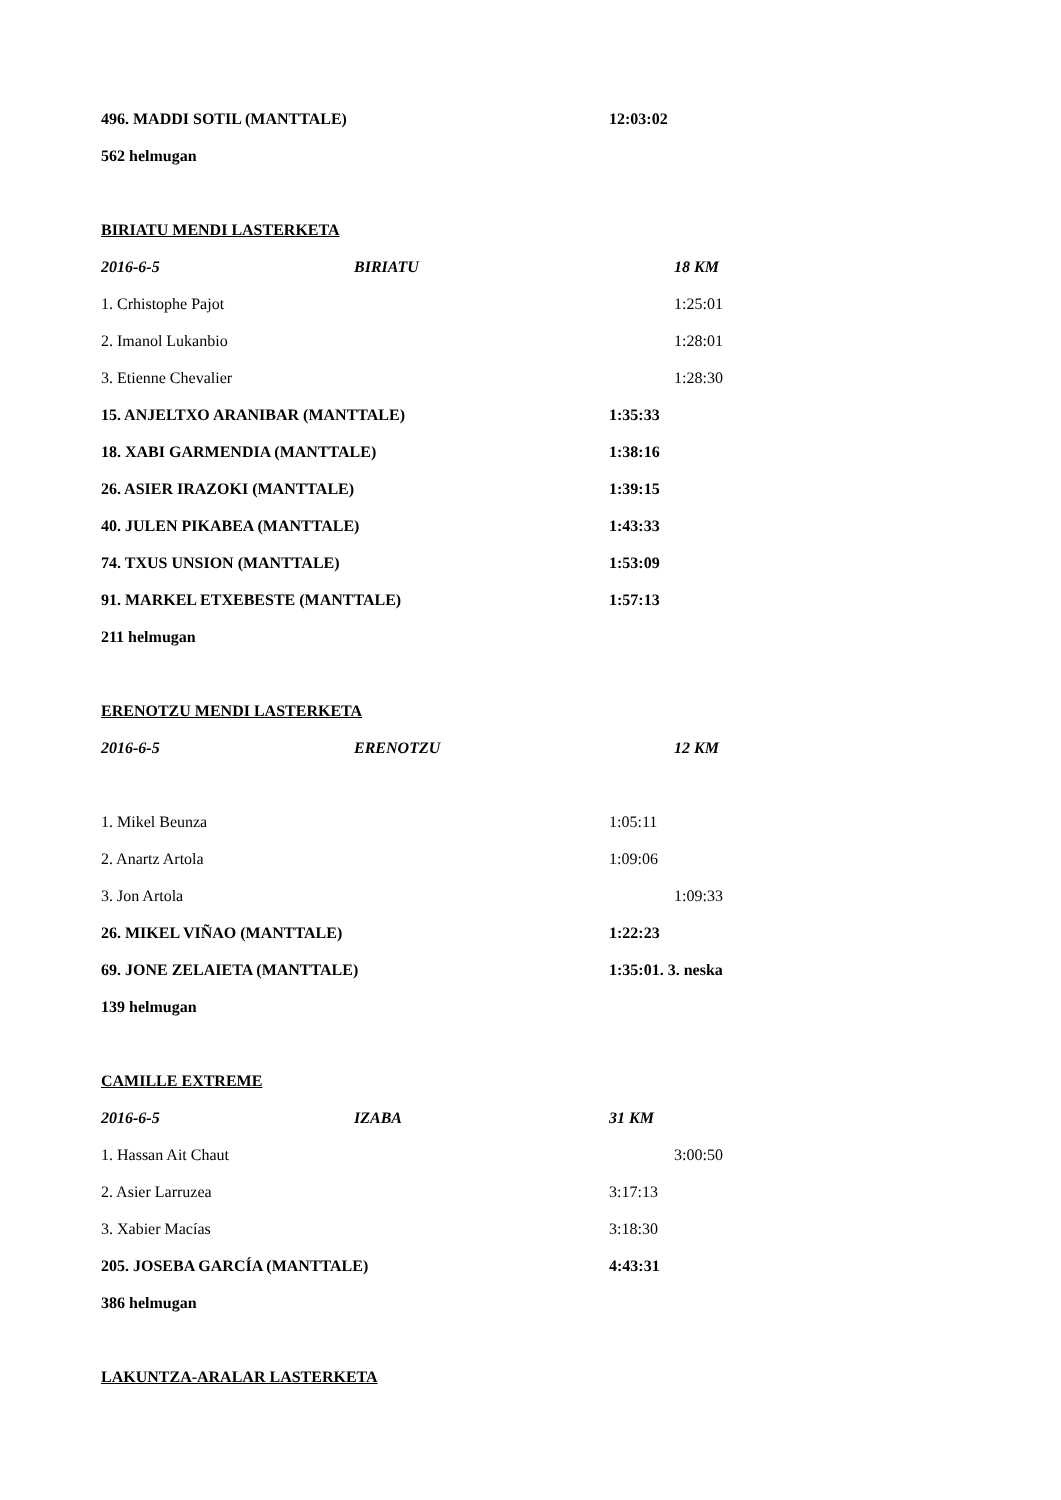496. MADDI SOTIL (MANTTALE) 12:03:02
562 helmugan
BIRIATU MENDI LASTERKETA
2016-6-5 BIRIATU 18 KM
1. Crhistophe Pajot 1:25:01
2. Imanol Lukanbio 1:28:01
3. Etienne Chevalier 1:28:30
15. ANJELTXO ARANIBAR (MANTTALE) 1:35:33
18. XABI GARMENDIA (MANTTALE) 1:38:16
26. ASIER IRAZOKI (MANTTALE) 1:39:15
40. JULEN PIKABEA (MANTTALE) 1:43:33
74. TXUS UNSION (MANTTALE) 1:53:09
91. MARKEL ETXEBESTE (MANTTALE) 1:57:13
211 helmugan
ERENOTZU MENDI LASTERKETA
2016-6-5 ERENOTZU 12 KM
1. Mikel Beunza 1:05:11
2. Anartz Artola 1:09:06
3. Jon Artola 1:09:33
26. MIKEL VIÑAO (MANTTALE) 1:22:23
69. JONE ZELAIETA (MANTTALE) 1:35:01. 3. neska
139 helmugan
CAMILLE EXTREME
2016-6-5 IZABA 31 KM
1. Hassan Ait Chaut 3:00:50
2. Asier Larruzea 3:17:13
3. Xabier Macías 3:18:30
205. JOSEBA GARCÍA (MANTTALE) 4:43:31
386 helmugan
LAKUNTZA-ARALAR LASTERKETA